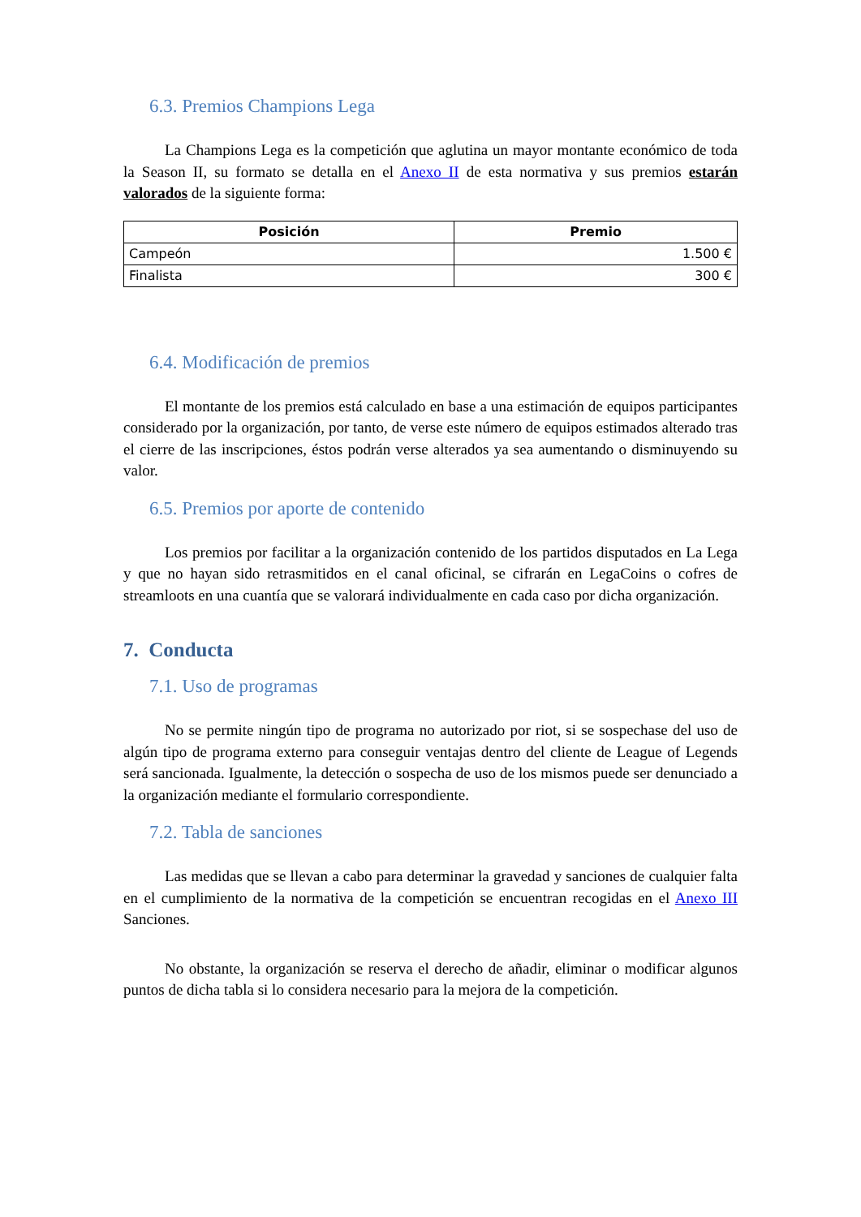6.3. Premios Champions Lega
La Champions Lega es la competición que aglutina un mayor montante económico de toda la Season II, su formato se detalla en el Anexo II de esta normativa y sus premios estarán valorados de la siguiente forma:
| Posición | Premio |
| --- | --- |
| Campeón | 1.500 € |
| Finalista | 300 € |
6.4. Modificación de premios
El montante de los premios está calculado en base a una estimación de equipos participantes considerado por la organización, por tanto, de verse este número de equipos estimados alterado tras el cierre de las inscripciones, éstos podrán verse alterados ya sea aumentando o disminuyendo su valor.
6.5. Premios por aporte de contenido
Los premios por facilitar a la organización contenido de los partidos disputados en La Lega y que no hayan sido retrasmitidos en el canal oficinal, se cifrarán en LegaCoins o cofres de streamloots en una cuantía que se valorará individualmente en cada caso por dicha organización.
7. Conducta
7.1. Uso de programas
No se permite ningún tipo de programa no autorizado por riot, si se sospechase del uso de algún tipo de programa externo para conseguir ventajas dentro del cliente de League of Legends será sancionada. Igualmente, la detección o sospecha de uso de los mismos puede ser denunciado a la organización mediante el formulario correspondiente.
7.2. Tabla de sanciones
Las medidas que se llevan a cabo para determinar la gravedad y sanciones de cualquier falta en el cumplimiento de la normativa de la competición se encuentran recogidas en el Anexo III Sanciones.
No obstante, la organización se reserva el derecho de añadir, eliminar o modificar algunos puntos de dicha tabla si lo considera necesario para la mejora de la competición.